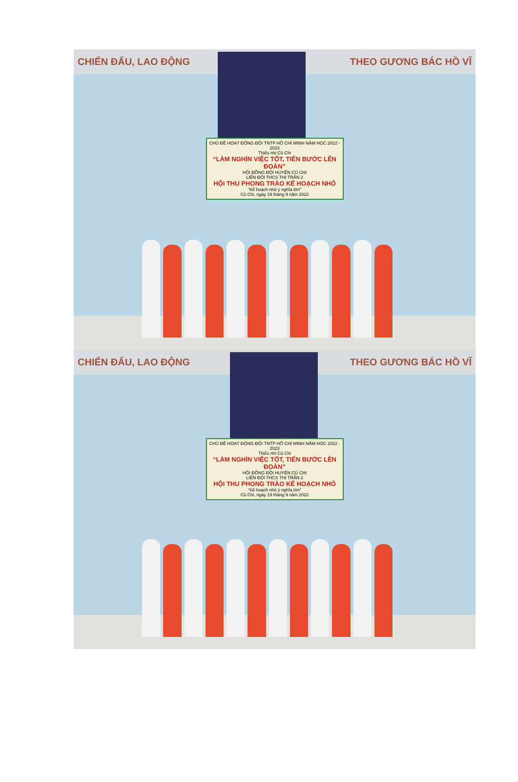CHIẾN ĐẤU, LAO ĐỘNG THEO GƯƠNG BÁC HỒ VĨ
CHỦ ĐỀ HOẠT ĐỘNG ĐỘI TNTP HỒ CHÍ MINH NĂM HỌC 2022 - 2023
Thiếu nhi Củ Chi
“LÀM NGHÌN VIỆC TỐT, TIẾN BƯỚC LÊN ĐOÀN”
HỘI ĐỒNG ĐỘI HUYỆN CỦ CHI
LIÊN ĐỘI THCS THỊ TRẤN 2
HỘI THU PHONG TRÀO KẾ HOẠCH NHỎ
“Kế hoạch nhỏ ý nghĩa lớn”
Củ Chi, ngày 19 tháng 9 năm 2022
CHIẾN ĐẤU, LAO ĐỘNG THEO GƯƠNG BÁC HỒ VĨ
CHỦ ĐỀ HOẠT ĐỘNG ĐỘI TNTP HỒ CHÍ MINH NĂM HỌC 2022 - 2023
Thiếu nhi Củ Chi
“LÀM NGHÌN VIỆC TỐT, TIẾN BƯỚC LÊN ĐOÀN”
HỘI ĐỒNG ĐỘI HUYỆN CỦ CHI
LIÊN ĐỘI THCS THỊ TRẤN 2
HỘI THU PHONG TRÀO KẾ HOẠCH NHỎ
“Kế hoạch nhỏ ý nghĩa lớn”
Củ Chi, ngày 19 tháng 9 năm 2022